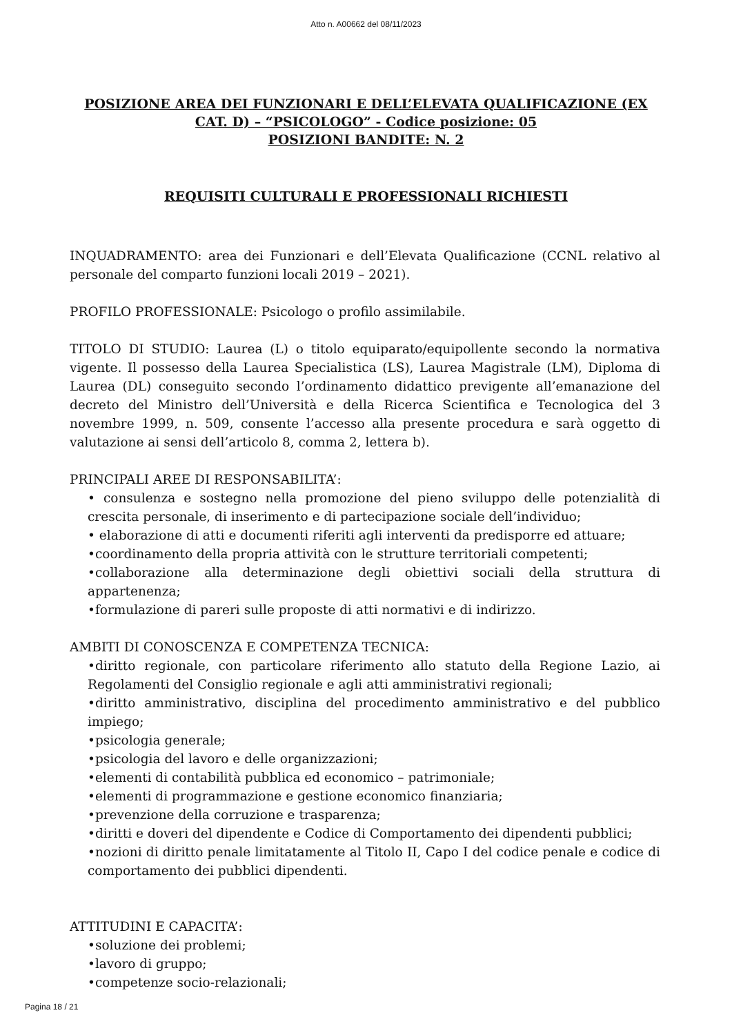Atto n. A00662 del 08/11/2023
POSIZIONE AREA DEI FUNZIONARI E DELL’ELEVATA QUALIFICAZIONE (EX CAT. D) – “PSICOLOGO” - Codice posizione: 05
POSIZIONI BANDITE: N. 2
REQUISITI CULTURALI E PROFESSIONALI RICHIESTI
INQUADRAMENTO: area dei Funzionari e dell’Elevata Qualificazione (CCNL relativo al personale del comparto funzioni locali 2019 – 2021).
PROFILO PROFESSIONALE: Psicologo o profilo assimilabile.
TITOLO DI STUDIO: Laurea (L) o titolo equiparato/equipollente secondo la normativa vigente. Il possesso della Laurea Specialistica (LS), Laurea Magistrale (LM), Diploma di Laurea (DL) conseguito secondo l’ordinamento didattico previgente all’emanazione del decreto del Ministro dell’Università e della Ricerca Scientifica e Tecnologica del 3 novembre 1999, n. 509, consente l’accesso alla presente procedura e sarà oggetto di valutazione ai sensi dell’articolo 8, comma 2, lettera b).
PRINCIPALI AREE DI RESPONSABILITA’:
• consulenza e sostegno nella promozione del pieno sviluppo delle potenzialità di crescita personale, di inserimento e di partecipazione sociale dell’individuo;
• elaborazione di atti e documenti riferiti agli interventi da predisporre ed attuare;
•coordinamento della propria attività con le strutture territoriali competenti;
•collaborazione alla determinazione degli obiettivi sociali della struttura di appartenenza;
•formulazione di pareri sulle proposte di atti normativi e di indirizzo.
AMBITI DI CONOSCENZA E COMPETENZA TECNICA:
•diritto regionale, con particolare riferimento allo statuto della Regione Lazio, ai Regolamenti del Consiglio regionale e agli atti amministrativi regionali;
•diritto amministrativo, disciplina del procedimento amministrativo e del pubblico impiego;
•psicologia generale;
•psicologia del lavoro e delle organizzazioni;
•elementi di contabilità pubblica ed economico – patrimoniale;
•elementi di programmazione e gestione economico finanziaria;
•prevenzione della corruzione e trasparenza;
•diritti e doveri del dipendente e Codice di Comportamento dei dipendenti pubblici;
•nozioni di diritto penale limitatamente al Titolo II, Capo I del codice penale e codice di comportamento dei pubblici dipendenti.
ATTITUDINI E CAPACITA’:
•soluzione dei problemi;
•lavoro di gruppo;
•competenze socio-relazionali;
Pagina 18 / 21